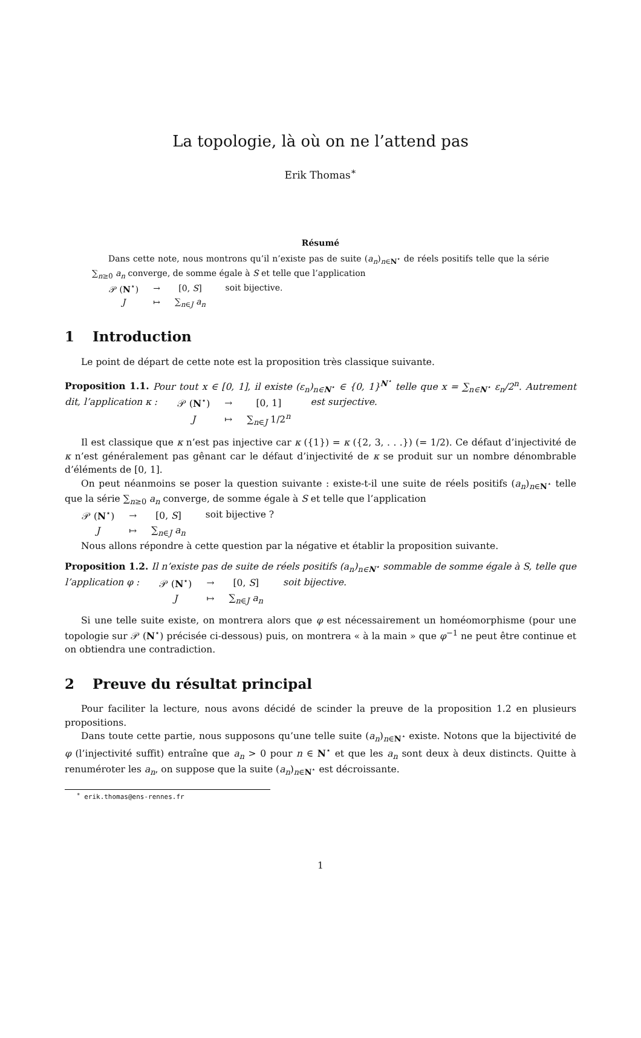La topologie, là où on ne l’attend pas
Erik Thomas<sup>∗</sup>
Résumé
Dans cette note, nous montrons qu’il n’existe pas de suite (a<sub>n</sub>)<sub>n∈N<sup>⋆</sup></sub> de réels positifs telle que la série ∑<sub>n≥0</sub> a<sub>n</sub> converge, de somme égale à S et telle que l’application
| 𝒫 ( N<sup>⋆</sup>) | → | [0, S ] |
| J | ↦ | ∑<sub>n∈J</sub> a<sub>n</sub> |
soit bijective.
1 Introduction
Le point de départ de cette note est la proposition très classique suivante.
Proposition 1.1. Pour tout x ∈ [0, 1], il existe (ε<sub>n</sub>)<sub>n∈N<sup>⋆</sup></sub> ∈ {0, 1}<sup>N<sup>⋆</sup></sup> telle que x = ∑<sub>n∈N<sup>⋆</sup></sub> ε<sub>n</sub>/2<sup>n</sup>. Autrement dit, l’application κ :
| 𝒫 ( N<sup>⋆</sup>) | → | [0, 1] |
| J | ↦ | ∑<sub>n∈J</sub> 1/2<sup>n</sup> |
est surjective.
Il est classique que κ n’est pas injective car κ ({1}) = κ ({2, 3, . . .}) (= 1/2). Ce défaut d’injectivité de κ n’est généralement pas gênant car le défaut d’injectivité de κ se produit sur un nombre dénombrable d’éléments de [0, 1].
On peut néanmoins se poser la question suivante : existe-t-il une suite de réels positifs (a<sub>n</sub>)<sub>n∈N<sup>⋆</sup></sub> telle que la série ∑<sub>n≥0</sub> a<sub>n</sub> converge, de somme égale à S et telle que l’application
| 𝒫 ( N<sup>⋆</sup>) | → | [0, S ] |
| J | ↦ | ∑<sub>n∈J</sub> a<sub>n</sub> |
soit bijective ?
Nous allons répondre à cette question par la négative et établir la proposition suivante.
Proposition 1.2. Il n’existe pas de suite de réels positifs (a<sub>n</sub>)<sub>n∈N<sup>⋆</sup></sub> sommable de somme égale à S, telle que l’application φ :
| 𝒫 ( N<sup>⋆</sup>) | → | [0, S ] |
| J | ↦ | ∑<sub>n∈J</sub> a<sub>n</sub> |
soit bijective.
Si une telle suite existe, on montrera alors que φ est nécessairement un homéomorphisme (pour une topologie sur 𝒫 (N<sup>⋆</sup>) précisée ci-dessous) puis, on montrera « à la main » que φ<sup>−1</sup> ne peut être continue et on obtiendra une contradiction.
2 Preuve du résultat principal
Pour faciliter la lecture, nous avons décidé de scinder la preuve de la proposition 1.2 en plusieurs propositions.
Dans toute cette partie, nous supposons qu’une telle suite (a<sub>n</sub>)<sub>n∈N<sup>⋆</sup></sub> existe. Notons que la bijectivité de φ (l’injectivité suffit) entraîne que a<sub>n</sub> > 0 pour n ∈ N<sup>⋆</sup> et que les a<sub>n</sub> sont deux à deux distincts. Quitte à renuméroter les a<sub>n</sub>, on suppose que la suite (a<sub>n</sub>)<sub>n∈N<sup>⋆</sup></sub> est décroissante.
<sup>∗</sup> erik.thomas@ens-rennes.fr
1